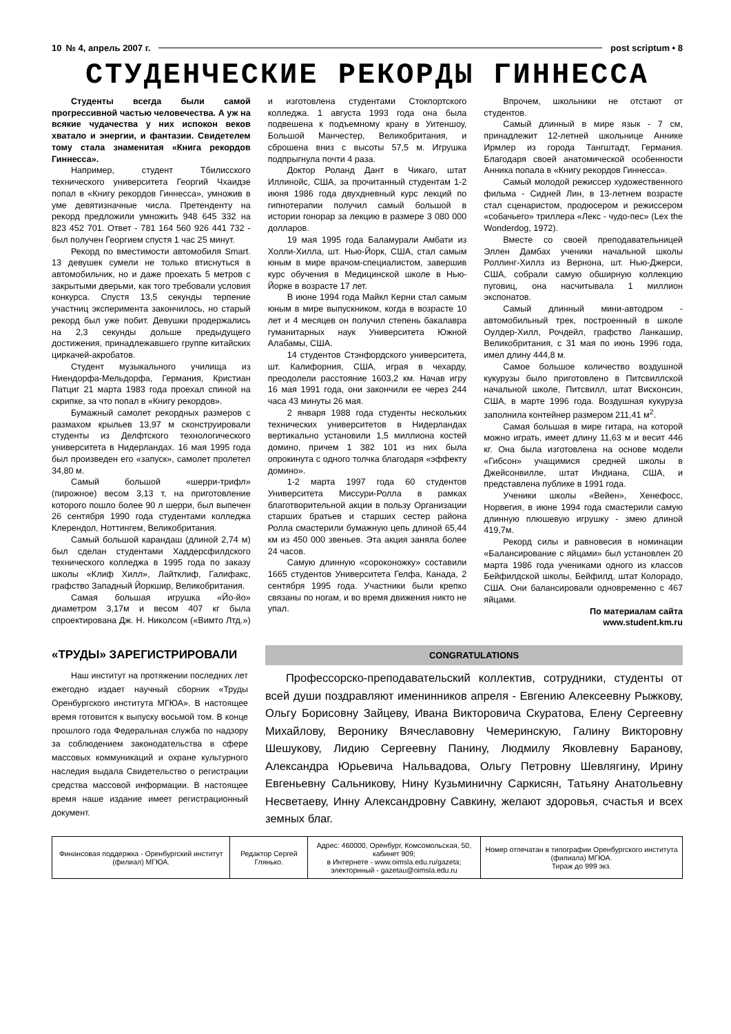10 № 4, апрель 2007 г. post scriptum • 8
СТУДЕНЧЕСКИЕ РЕКОРДЫ ГИННЕССА
Студенты всегда были самой прогрессивной частью человечества. А уж на всякие чудачества у них испокон веков хватало и энергии, и фантазии. Свидетелем тому стала знаменитая «Книга рекордов Гиннесса».
Например, студент Тбилисского технического университета Георгий Чхаидзе попал в «Книгу рекордов Гиннесса», умножив в уме девятизначные числа. Претенденту на рекорд предложили умножить 948 645 332 на 823 452 701. Ответ - 781 164 560 926 441 732 - был получен Георгием спустя 1 час 25 минут.
Рекорд по вместимости автомобиля Smart. 13 девушек сумели не только втиснуться в автомобильчик, но и даже проехать 5 метров с закрытыми дверьми, как того требовали условия конкурса. Спустя 13,5 секунды терпение участниц эксперимента закончилось, но старый рекорд был уже побит. Девушки продержались на 2,3 секунды дольше предыдущего достижения, принадлежавшего группе китайских циркачей-акробатов.
Студент музыкального училища из Ниендорфа-Мельдорфа, Германия, Кристиан Патциг 21 марта 1983 года проехал спиной на скрипке, за что попал в «Книгу рекордов».
Бумажный самолет рекордных размеров с размахом крыльев 13,97 м сконструировали студенты из Делфтского технологического университета в Нидерландах. 16 мая 1995 года был произведен его «запуск», самолет пролетел 34,80 м.
Самый большой «шерри-трифл» (пирожное) весом 3,13 т, на приготовление которого пошло более 90 л шерри, был выпечен 26 сентября 1990 года студентами колледжа Клерендол, Ноттингем, Великобритания.
Самый большой карандаш (длиной 2,74 м) был сделан студентами Хаддерсфилдского технического колледжа в 1995 года по заказу школы «Клиф Хилл», Лайтклиф, Галифакс, графство Западный Йоркшир, Великобритания.
Самая большая игрушка «Йо-йо» диаметром 3,17м и весом 407 кг была спроектирована Дж. Н. Николсом («Вимто Лтд.») и изготовлена студентами Стокпортского колледжа. 1 августа 1993 года она была подвешена к подъемному крану в Уитеншоу, Большой Манчестер, Великобритания, и сброшена вниз с высоты 57,5 м. Игрушка подпрыгнула почти 4 раза.
Доктор Роланд Дант в Чикаго, штат Иллинойс, США, за прочитанный студентам 1-2 июня 1986 года двухдневный курс лекций по гипнотерапии получил самый большой в истории гонорар за лекцию в размере 3 080 000 долларов.
19 мая 1995 года Баламурали Амбати из Холли-Хилла, шт. Нью-Йорк, США, стал самым юным в мире врачом-специалистом, завершив курс обучения в Медицинской школе в Нью-Йорке в возрасте 17 лет.
В июне 1994 года Майкл Керни стал самым юным в мире выпускником, когда в возрасте 10 лет и 4 месяцев он получил степень бакалавра гуманитарных наук Университета Южной Алабамы, США.
14 студентов Стэнфордского университета, шт. Калифорния, США, играя в чехарду, преодолели расстояние 1603,2 км. Начав игру 16 мая 1991 года, они закончили ее через 244 часа 43 минуты 26 мая.
2 января 1988 года студенты нескольких технических университетов в Нидерландах вертикально установили 1,5 миллиона костей домино, причем 1 382 101 из них была опрокинута с одного толчка благодаря «эффекту домино».
1-2 марта 1997 года 60 студентов Университета Миссури-Ролла в рамках благотворительной акции в пользу Организации старших братьев и старших сестер района Ролла смастерили бумажную цепь длиной 65,44 км из 450 000 звеньев. Эта акция заняла более 24 часов.
Самую длинную «сороконожку» составили 1665 студентов Университета Гелфа, Канада, 2 сентября 1995 года. Участники были крепко связаны по ногам, и во время движения никто не упал.
Впрочем, школьники не отстают от студентов.
Самый длинный в мире язык - 7 см, принадлежит 12-летней школьнице Аннике Ирмлер из города Тангштадт, Германия. Благодаря своей анатомической особенности Анника попала в «Книгу рекордов Гиннесса».
Самый молодой режиссер художественного фильма - Сидней Лин, в 13-летнем возрасте стал сценаристом, продюсером и режиссером «собачьего» триллера «Лекс - чудо-пес» (Lex the Wonderdog, 1972).
Вместе со своей преподавательницей Эллен Дамбах ученики начальной школы Роллинг-Хиллз из Вернона, шт. Нью-Джерси, США, собрали самую обширную коллекцию пуговиц, она насчитывала 1 миллион экспонатов.
Самый длинный мини-автодром - автомобильный трек, построенный в школе Оулдер-Хилл, Рочдейл, графство Ланкашир, Великобритания, с 31 мая по июнь 1996 года, имел длину 444,8 м.
Самое большое количество воздушной кукурузы было приготовлено в Питсвиллской начальной школе, Питсвилл, штат Висконсин, США, в марте 1996 года. Воздушная кукуруза заполнила контейнер размером 211,41 м<sup>2</sup>.
Самая большая в мире гитара, на которой можно играть, имеет длину 11,63 м и весит 446 кг. Она была изготовлена на основе модели «Гибсон» учащимися средней школы в Джейсонвилле, штат Индиана, США, и представлена публике в 1991 года.
Ученики школы «Вейен», Хенефосс, Норвегия, в июне 1994 года смастерили самую длинную плюшевую игрушку - змею длиной 419,7м.
Рекорд силы и равновесия в номинации «Балансирование с яйцами» был установлен 20 марта 1986 года учениками одного из классов Бейфилдской школы, Бейфилд, штат Колорадо, США. Они балансировали одновременно с 467 яйцами.
По материалам сайта
www.student.km.ru
«ТРУДЫ» ЗАРЕГИСТРИРОВАЛИ
Наш институт на протяжении последних лет ежегодно издает научный сборник «Труды Оренбургского института МГЮА». В настоящее время готовится к выпуску восьмой том. В конце прошлого года Федеральная служба по надзору за соблюдением законодательства в сфере массовых коммуникаций и охране культурного наследия выдала Свидетельство о регистрации средства массовой информации. В настоящее время наше издание имеет регистрационный документ.
CONGRATULATIONS
Профессорско-преподавательский коллектив, сотрудники, студенты от всей души поздравляют именинников апреля - Евгению Алексеевну Рыжкову, Ольгу Борисовну Зайцеву, Ивана Викторовича Скуратова, Елену Сергеевну Михайлову, Веронику Вячеславовну Чемеринскую, Галину Викторовну Шешукову, Лидию Сергеевну Панину, Людмилу Яковлевну Баранову, Александра Юрьевича Нальвадова, Ольгу Петровну Шевлягину, Ирину Евгеньевну Сальникову, Нину Кузьминичну Саркисян, Татьяну Анатольевну Несветаеву, Инну Александровну Савкину, желают здоровья, счастья и всех земных благ.
| Финансовая поддержка - Оренбургский институт (филиал) МГЮА. | Редактор Сергей Глянько. | Адрес: 460000, Оренбург, Комсомольская, 50, кабинет 909; в Интернете - www.oimsla.edu.ru/gazeta; электорнный - gazetau@oimsla.edu.ru | Номер отпечатан в типографии Оренбургского института (филиала) МГЮА. Тираж до 999 экз. |